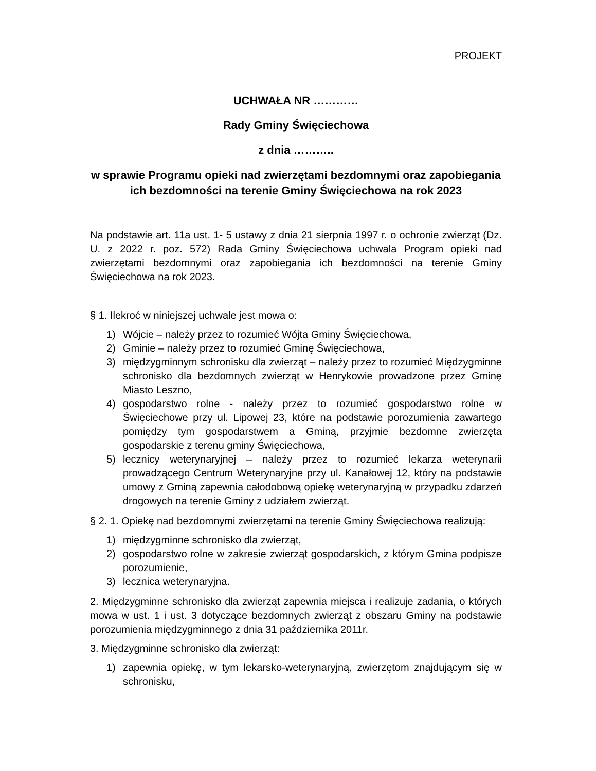PROJEKT
UCHWAŁA NR …………
Rady Gminy Święciechowa
z dnia ………..
w sprawie Programu opieki nad zwierzętami bezdomnymi oraz zapobiegania ich bezdomności na terenie Gminy Święciechowa na rok 2023
Na podstawie art. 11a ust. 1- 5 ustawy z dnia 21 sierpnia 1997 r. o ochronie zwierząt (Dz. U. z 2022 r. poz. 572) Rada Gminy Święciechowa uchwala Program opieki nad zwierzętami bezdomnymi oraz zapobiegania ich bezdomności na terenie Gminy Święciechowa na rok 2023.
§ 1. Ilekroć w niniejszej uchwale jest mowa o:
1) Wójcie – należy przez to rozumieć Wójta Gminy Święciechowa,
2) Gminie – należy przez to rozumieć Gminę Święciechowa,
3) międzygminnym schronisku dla zwierząt – należy przez to rozumieć Międzygminne schronisko dla bezdomnych zwierząt w Henrykowie prowadzone przez Gminę Miasto Leszno,
4) gospodarstwo rolne - należy przez to rozumieć gospodarstwo rolne w Święciechowe przy ul. Lipowej 23, które na podstawie porozumienia zawartego pomiędzy tym gospodarstwem a Gminą, przyjmie bezdomne zwierzęta gospodarskie z terenu gminy Święciechowa,
5) lecznicy weterynaryjnej – należy przez to rozumieć lekarza weterynarii prowadzącego Centrum Weterynaryjne przy ul. Kanałowej 12, który na podstawie umowy z Gminą zapewnia całodobową opiekę weterynaryjną w przypadku zdarzeń drogowych na terenie Gminy z udziałem zwierząt.
§ 2. 1. Opiekę nad bezdomnymi zwierzętami na terenie Gminy Święciechowa realizują:
1) międzygminne schronisko dla zwierząt,
2) gospodarstwo rolne w zakresie zwierząt gospodarskich, z którym Gmina podpisze porozumienie,
3) lecznica weterynaryjna.
2. Międzygminne schronisko dla zwierząt zapewnia miejsca i realizuje zadania, o których mowa w ust. 1 i ust. 3 dotyczące bezdomnych zwierząt z obszaru Gminy na podstawie porozumienia międzygminnego z dnia 31 października 2011r.
3. Międzygminne schronisko dla zwierząt:
1) zapewnia opiekę, w tym lekarsko-weterynaryjną, zwierzętom znajdującym się w schronisku,